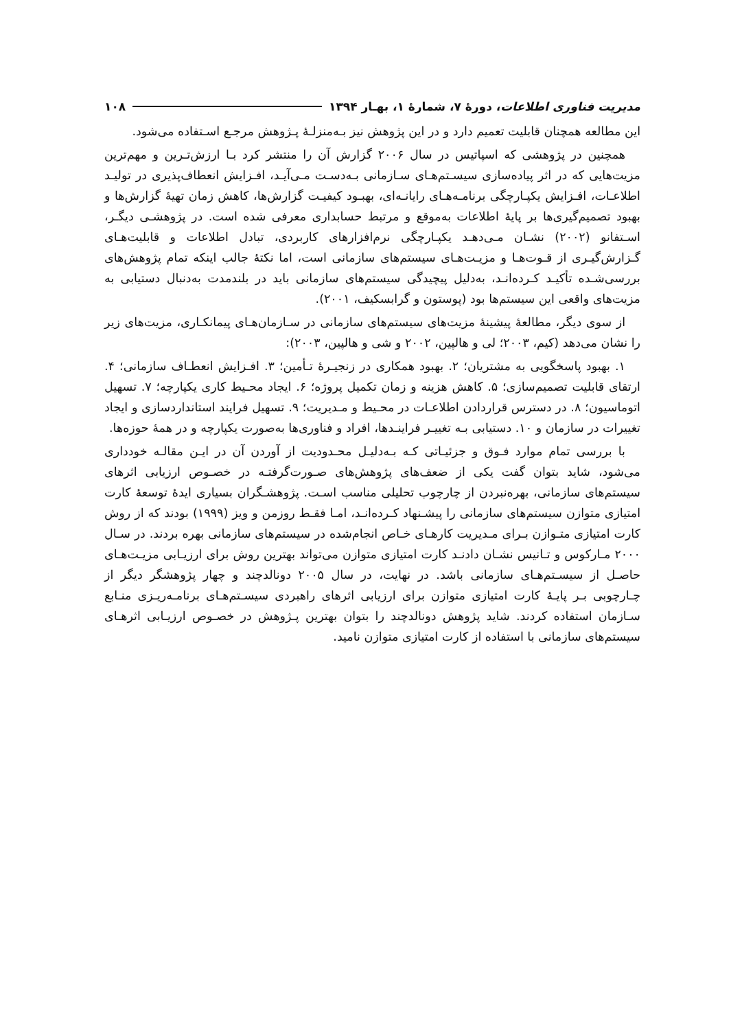مدیریت فناوری اطلاعات، دورهٔ ۷، شمارهٔ ۱، بهـار ۱۳۹۴ ۱۰۸
این مطالعه همچنان قابلیت تعمیم دارد و در این پژوهش نیز بـه‌منزلـهٔ پـژوهش مرجـع اسـتفاده می‌شود.
همچنین در پژوهشی که اسپاتیس در سال ۲۰۰۶ گزارش آن را منتشر کرد بـا ارزش‌تـرین و مهم‌ترین مزیت‌هایی که در اثر پیاده‌سازی سیسـتم‌هـای سـازمانی بـه‌دسـت مـی‌آیـد، افـزایش انعطاف‌پذیری در تولیـد اطلاعـات، افـزایش یکپـارچگی برنامـه‌هـای رایانـه‌ای، بهبـود کیفیـت گزارش‌ها، کاهش زمان تهیهٔ گزارش‌ها و بهبود تصمیم‌گیری‌ها بر پایهٔ اطلاعات به‌موقع و مرتبط حسابداری معرفی شده است. در پژوهشـی دیگـر، اسـتفانو (۲۰۰۲) نشـان مـی‌دهـد یکپـارچگی نرم‌افزارهای کاربردی، تبادل اطلاعات و قابلیت‌هـای گـزارش‌گیـری از قـوت‌هـا و مزیـت‌هـای سیستم‌های سازمانی است، اما نکتهٔ جالب اینکه تمام پژوهش‌های بررسی‌شـده تأکیـد کـرده‌انـد، به‌دلیل پیچیدگی سیستم‌های سازمانی باید در بلندمدت به‌دنبال دستیابی به مزیت‌های واقعی این سیستم‌ها بود (پوستون و گرابسکیف، ۲۰۰۱).
از سوی دیگر، مطالعهٔ پیشینهٔ مزیت‌های سیستم‌های سازمانی در سـازمان‌هـای پیمانکـاری، مزیت‌های زیر را نشان می‌دهد (کیم، ۲۰۰۳؛ لی و هالپین، ۲۰۰۲ و شی و هالپین، ۲۰۰۳):
۱. بهبود پاسخگویی به مشتریان؛ ۲. بهبود همکاری در زنجیـرهٔ تـأمین؛ ۳. افـزایش انعطـاف سازمانی؛ ۴. ارتقای قابلیت تصمیم‌سازی؛ ۵. کاهش هزینه و زمان تکمیل پروژه؛ ۶. ایجاد محـیط کاری یکپارچه؛ ۷. تسهیل اتوماسیون؛ ۸. در دسترس قراردادن اطلاعـات در محـیط و مـدیریت؛ ۹. تسهیل فرایند استانداردسازی و ایجاد تغییرات در سازمان و ۱۰. دستیابی بـه تغییـر فراینـدها، افراد و فناوری‌ها به‌صورت یکپارچه و در همهٔ حوزه‌ها.
با بررسی تمام موارد فـوق و جزئیـاتی کـه بـه‌دلیـل محـدودیت از آوردن آن در ایـن مقالـه خودداری می‌شود، شاید بتوان گفت یکی از ضعف‌های پژوهش‌های صـورت‌گرفتـه در خصـوص ارزیابی اثرهای سیستم‌های سازمانی، بهره‌نبردن از چارچوب تحلیلی مناسب اسـت. پژوهشـگران بسیاری ایدهٔ توسعهٔ کارت امتیازی متوازن سیستم‌های سازمانی را پیشـنهاد کـرده‌انـد، امـا فقـط روزمن و ویز (۱۹۹۹) بودند که از روش کارت امتیازی متـوازن بـرای مـدیریت کارهـای خـاص انجام‌شده در سیستم‌های سازمانی بهره بردند. در سـال ۲۰۰۰ مـارکوس و تـانیس نشـان دادنـد کارت امتیازی متوازن می‌تواند بهترین روش برای ارزیـابی مزیـت‌هـای حاصـل از سیسـتم‌هـای سازمانی باشد. در نهایت، در سال ۲۰۰۵ دونالدچند و چهار پژوهشگر دیگر از چـارچوبی بـر پایـهٔ کارت امتیازی متوازن برای ارزیابی اثرهای راهبردی سیسـتم‌هـای برنامـه‌ریـزی منـابع سـازمان استفاده کردند. شاید پژوهش دونالدچند را بتوان بهترین پـژوهش در خصـوص ارزیـابی اثرهـای سیستم‌های سازمانی با استفاده از کارت امتیازی متوازن نامید.